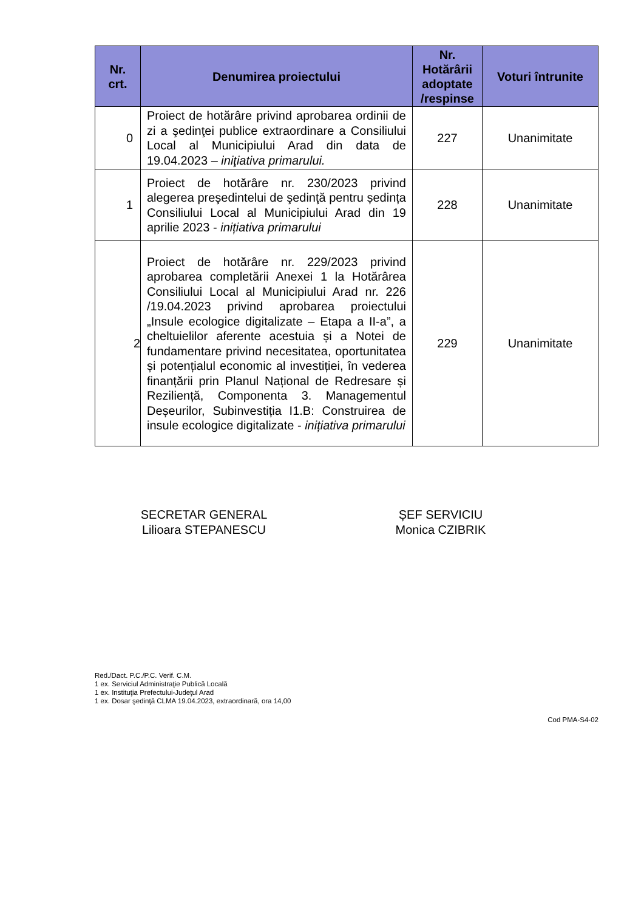| Nr. crt. | Denumirea proiectului | Nr. Hotărârii adoptate /respinse | Voturi întrunite |
| --- | --- | --- | --- |
| 0 | Proiect de hotărâre privind aprobarea ordinii de zi a şedinţei publice extraordinare a Consiliului Local al Municipiului Arad din data de 19.04.2023 – iniţiativa primarului. | 227 | Unanimitate |
| 1 | Proiect de hotărâre nr. 230/2023 privind alegerea preşedintelui de şedinţă pentru ședința Consiliului Local al Municipiului Arad din 19 aprilie 2023 - inițiativa primarului | 228 | Unanimitate |
| 2 | Proiect de hotărâre nr. 229/2023 privind aprobarea completării Anexei 1 la Hotărârea Consiliului Local al Municipiului Arad nr. 226 /19.04.2023 privind aprobarea proiectului „Insule ecologice digitalizate – Etapa a II-a”, a cheltuielilor aferente acestuia și a Notei de fundamentare privind necesitatea, oportunitatea și potențialul economic al investiției, în vederea finanțării prin Planul Național de Redresare și Reziliență, Componenta 3. Managementul Deșeurilor, Subinvestiția I1.B: Construirea de insule ecologice digitalizate - inițiativa primarului | 229 | Unanimitate |
SECRETAR GENERAL
Lilioara STEPANESCU
ȘEF SERVICIU
Monica CZIBRIK
Red./Dact. P.C./P.C. Verif. C.M.
1 ex. Serviciul Administraţie Publică Locală
1 ex. Instituţia Prefectului-Judeţul Arad
1 ex. Dosar şedinţă CLMA 19.04.2023, extraordinară, ora 14,00
Cod PMA-S4-02